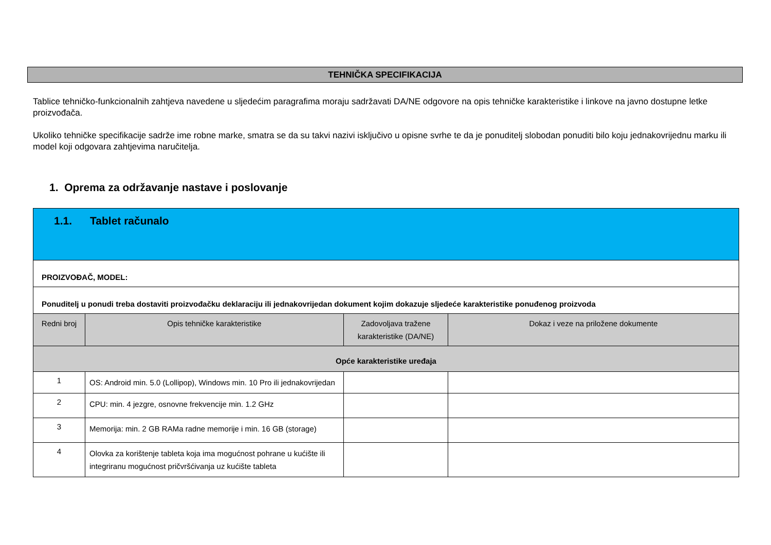TEHNIČKA SPECIFIKACIJA
Tablice tehničko-funkcionalnih zahtjeva navedene u sljedećim paragrafima moraju sadržavati DA/NE odgovore na opis tehničke karakteristike i linkove na javno dostupne letke proizvođača.
Ukoliko tehničke specifikacije sadrže ime robne marke, smatra se da su takvi nazivi isključivo u opisne svrhe te da je ponuditelj slobodan ponuditi bilo koju jednakovrijednu marku ili model koji odgovara zahtjevima naručitelja.
1. Oprema za održavanje nastave i poslovanje
| 1.1. Tablet računalo | | | |
| PROIZVOĐAČ, MODEL: | | | |
| Ponuditelj u ponudi treba dostaviti proizvođačku deklaraciju ili jednakovrijedan dokument kojim dokazuje sljedeće karakteristike ponuđenog proizvoda | | | |
| Redni broj | Opis tehničke karakteristike | Zadovoljava tražene karakteristike (DA/NE) | Dokaz i veze na priložene dokumente |
| Opće karakteristike uređaja | | | |
| 1 | OS: Android min. 5.0 (Lollipop), Windows min. 10 Pro ili jednakovrijedan | | |
| 2 | CPU: min. 4 jezgre, osnovne frekvencije min. 1.2 GHz | | |
| 3 | Memorija: min. 2 GB RAMa radne memorije i min. 16 GB (storage) | | |
| 4 | Olovka za korištenje tableta koja ima mogućnost pohrane u kućište ili integriranu mogućnost pričvršćivanja uz kućište tableta | | |